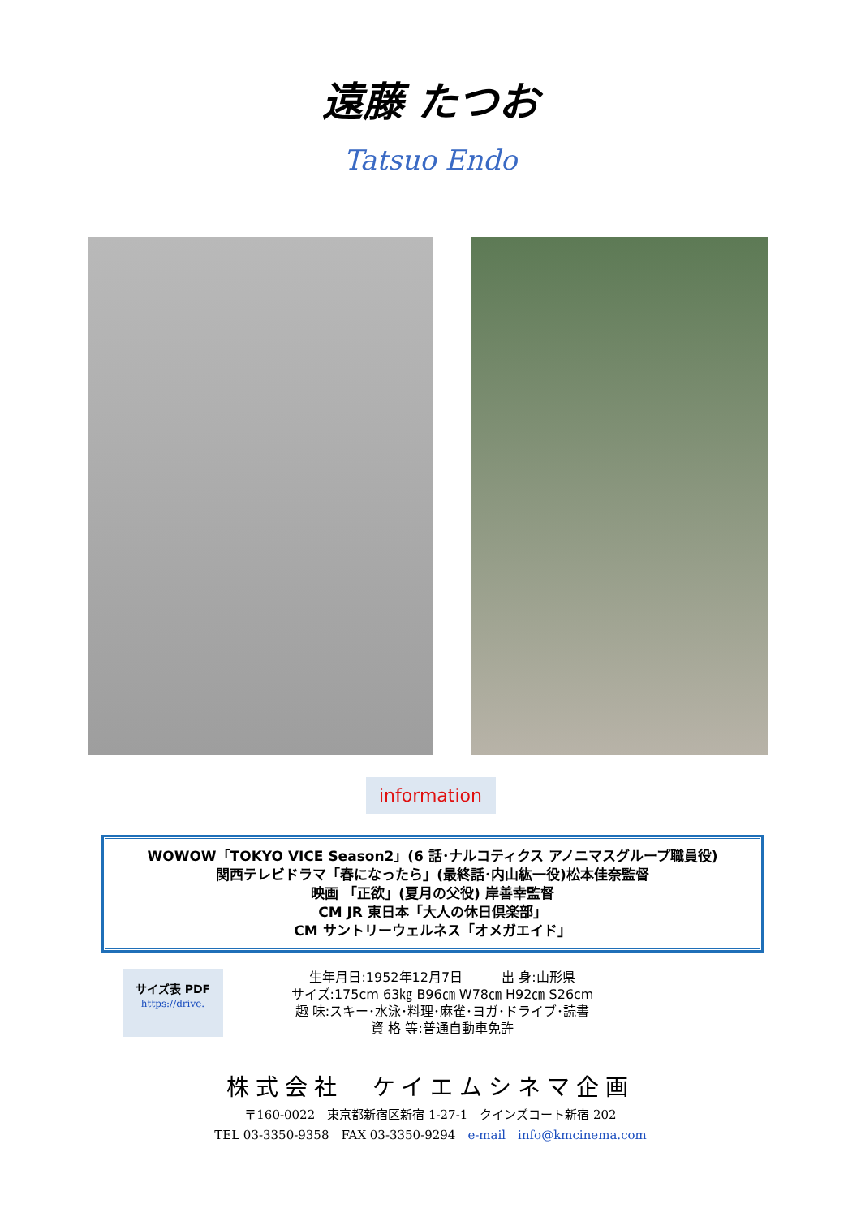遠藤 たつお
Tatsuo Endo
information
WOWOW「TOKYO VICE Season2」(6 話･ナルコティクス アノニマスグループ職員役)
関西テレビドラマ「春になったら」(最終話･内山紘一役)松本佳奈監督
映画 「正欲」(夏月の父役) 岸善幸監督
CM JR 東日本「大人の休日倶楽部」
CM サントリーウェルネス「オメガエイド」
サイズ表 PDF
https://drive.
生年月日:1952年12月7日　　　出 身:山形県
サイズ:175cm 63㎏ B96㎝ W78㎝ H92㎝ S26cm
趣 味:スキー･水泳･料理･麻雀･ヨガ･ドライブ･読書
資 格 等:普通自動車免許
株式会社　ケイエムシネマ企画
〒160-0022　東京都新宿区新宿 1-27-1　クインズコート新宿 202
TEL 03-3350-9358　FAX 03-3350-9294　e-mail　info@kmcinema.com